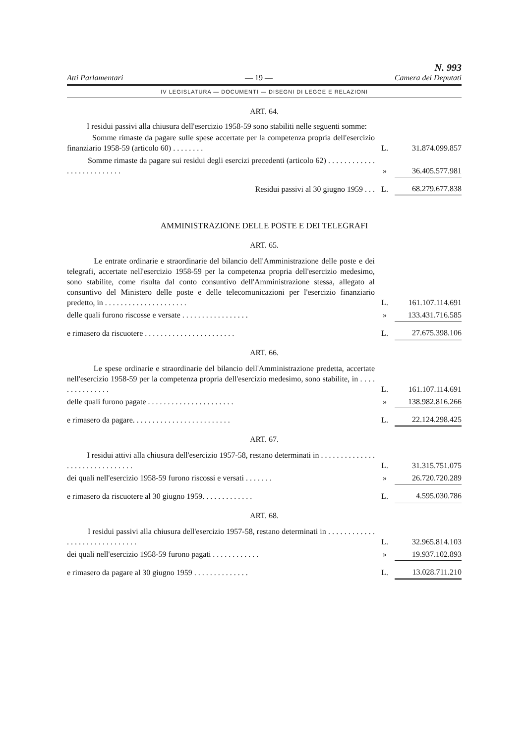Atti Parlamentari — 19 —
N. 993
Camera dei Deputati
IV LEGISLATURA — DOCUMENTI — DISEGNI DI LEGGE E RELAZIONI
ART. 64.
I residui passivi alla chiusura dell'esercizio 1958-59 sono stabiliti nelle seguenti somme:
| Somme rimaste da pagare sulle spese accertate per la competenza propria dell'esercizio finanziario 1958-59 (articolo 60) . . . . . . . . | L. | 31.874.099.857 |
| Somme rimaste da pagare sui residui degli esercizi precedenti (articolo 62) . . . . . . . . . . . . . . . . . . . . . . . . . . | » | 36.405.577.981 |
| Residui passivi al 30 giugno 1959 . . . | L. | 68.279.677.838 |
AMMINISTRAZIONE DELLE POSTE E DEI TELEGRAFI
ART. 65.
| Le entrate ordinarie e straordinarie del bilancio dell'Amministrazione delle poste e dei telegrafi, accertate nell'esercizio 1958-59 per la competenza propria dell'esercizio medesimo, sono stabilite, come risulta dal conto consuntivo dell'Amministrazione stessa, allegato al consuntivo del Ministero delle poste e delle telecomunicazioni per l'esercizio finanziario predetto, in . . . . . . . . . . . . . . . . . . . . . | L. | 161.107.114.691 |
| delle quali furono riscosse e versate . . . . . . . . . . . . . . . . . | » | 133.431.716.585 |
| e rimasero da riscuotere . . . . . . . . . . . . . . . . . . . . . . . | L. | 27.675.398.106 |
ART. 66.
| Le spese ordinarie e straordinarie del bilancio dell'Amministrazione predetta, accertate nell'esercizio 1958-59 per la competenza propria dell'esercizio medesimo, sono stabilite, in . . . . . . . . . . . . . . . | L. | 161.107.114.691 |
| delle quali furono pagate . . . . . . . . . . . . . . . . . . . . . . | » | 138.982.816.266 |
| e rimasero da pagare. . . . . . . . . . . . . . . . . . . . . . . . . | L. | 22.124.298.425 |
ART. 67.
| I residui attivi alla chiusura dell'esercizio 1957-58, restano determinati in . . . . . . . . . . . . . . . . . . . . . . . . . . . . . . . | L. | 31.315.751.075 |
| dei quali nell'esercizio 1958-59 furono riscossi e versati . . . . . . . | » | 26.720.720.289 |
| e rimasero da riscuotere al 30 giugno 1959. . . . . . . . . . . . . | L. | 4.595.030.786 |
ART. 68.
| I residui passivi alla chiusura dell'esercizio 1957-58, restano determinati in . . . . . . . . . . . . . . . . . . . . . . . . . . . . . . | L. | 32.965.814.103 |
| dei quali nell'esercizio 1958-59 furono pagati . . . . . . . . . . . . | » | 19.937.102.893 |
| e rimasero da pagare al 30 giugno 1959 . . . . . . . . . . . . . . | L. | 13.028.711.210 |